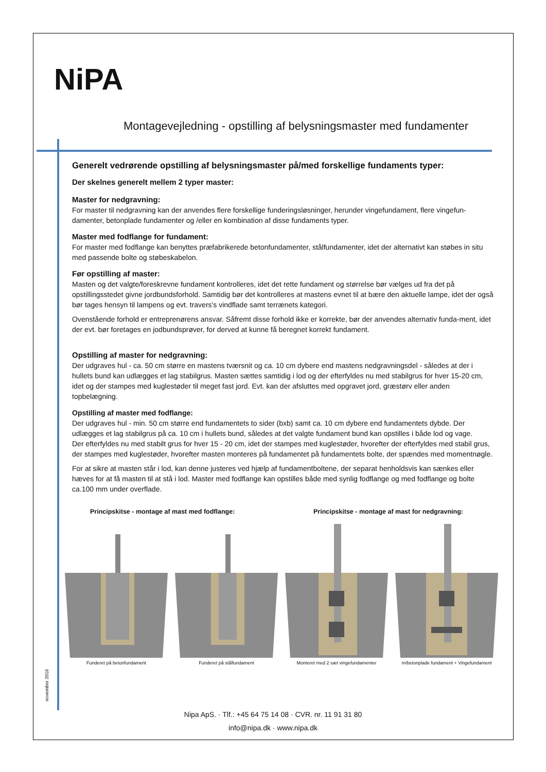NiPA
Montagevejledning - opstilling af belysningsmaster med fundamenter
Generelt vedrørende opstilling af belysningsmaster på/med forskellige fundaments typer:
Der skelnes generelt mellem 2 typer master:
Master for nedgravning:
For master til nedgravning kan der anvendes flere forskellige funderingsløsninger, herunder vingefundament, flere vingefun-damenter, betonplade fundamenter og /eller en kombination af disse fundaments typer.
Master med fodflange for fundament:
For master med fodflange kan benyttes præfabrikerede betonfundamenter, stålfundamenter, idet der alternativt kan støbes in situ med passende bolte og støbeskabelon.
Før opstilling af master:
Masten og det valgte/foreskrevne fundament kontrolleres, idet det rette fundament og størrelse bør vælges ud fra det på opstillingsstedet givne jordbundsforhold. Samtidig bør det kontrolleres at mastens evnet til at bære den aktuelle lampe, idet der også bør tages hensyn til lampens og evt. travers's vindflade samt terrænets kategori.
Ovenstående forhold er entreprenørens ansvar. Såfremt disse forhold ikke er korrekte, bør der anvendes alternativ funda-ment, idet der evt. bør foretages en jodbundsprøver, for derved at kunne få beregnet korrekt fundament.
Opstilling af master for nedgravning:
Der udgraves hul - ca. 50 cm større en mastens tværsnit og ca. 10 cm dybere end mastens nedgravningsdel - således at der i hullets bund kan udlægges et lag stabilgrus. Masten sættes samtidig i lod og der efterfyldes nu med stabilgrus for hver 15-20 cm, idet og der stampes med kuglestøder til meget fast jord. Evt. kan der afsluttes med opgravet jord, græstørv eller anden topbelægning.
Opstilling af master med fodflange:
Der udgraves hul - min. 50 cm større end fundamentets to sider (bxb) samt ca. 10 cm dybere end fundamentets dybde. Der udlægges et lag stabilgrus på ca. 10 cm i hullets bund, således at det valgte fundament bund kan opstilles i både lod og vage.
Der efterfyldes nu med stabilt grus for hver 15 - 20 cm, idet der stampes med kuglestøder, hvorefter der efterfyldes med stabil grus, der stampes med kuglestøder, hvorefter masten monteres på fundamentet på fundamentets bolte, der spændes med momentnøgle.
For at sikre at masten står i lod, kan denne justeres ved hjælp af fundamentboltene, der separat henholdsvis kan sænkes eller hæves for at få masten til at stå i lod. Master med fodflange kan opstilles både med synlig fodflange og med fodflange og bolte ca.100 mm under overflade.
Principskitse - montage af mast med fodflange: Principskitse - montage af mast for nedgravning:
Funderet på betonfundament Funderet på stålfundament Monteret med 2 sæt vingefundamenter m/betonplade fundament + Vingefundament
november 2016
Nipa ApS. · Tlf.: +45 64 75 14 08 · CVR. nr. 11 91 31 80
info@nipa.dk · www.nipa.dk